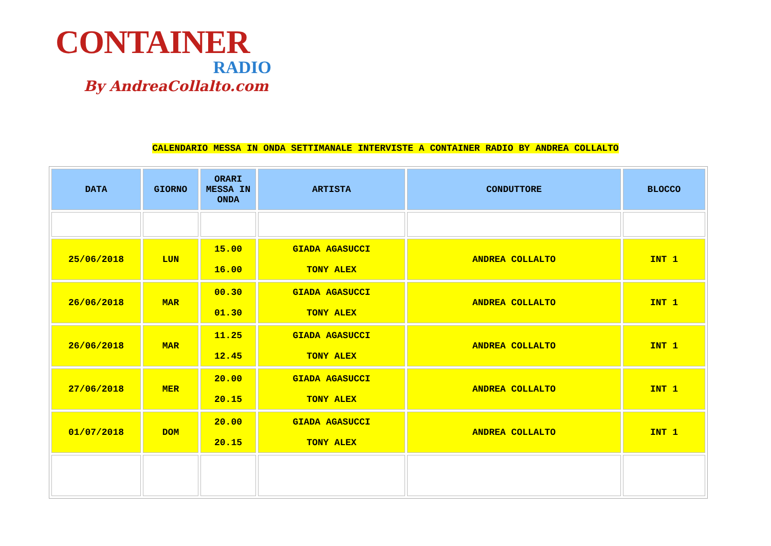CONTAINER
RADIO
By AndreaCollalto.com
CALENDARIO MESSA IN ONDA SETTIMANALE INTERVISTE A CONTAINER RADIO BY ANDREA COLLALTO
| DATA | GIORNO | ORARI MESSA IN ONDA | ARTISTA | CONDUTTORE | BLOCCO |
| --- | --- | --- | --- | --- | --- |
| 25/06/2018 | LUN | 15.00 16.00 | GIADA AGASUCCI TONY ALEX | ANDREA COLLALTO | INT 1 |
| 26/06/2018 | MAR | 00.30 01.30 | GIADA AGASUCCI TONY ALEX | ANDREA COLLALTO | INT 1 |
| 26/06/2018 | MAR | 11.25 12.45 | GIADA AGASUCCI TONY ALEX | ANDREA COLLALTO | INT 1 |
| 27/06/2018 | MER | 20.00 20.15 | GIADA AGASUCCI TONY ALEX | ANDREA COLLALTO | INT 1 |
| 01/07/2018 | DOM | 20.00 20.15 | GIADA AGASUCCI TONY ALEX | ANDREA COLLALTO | INT 1 |